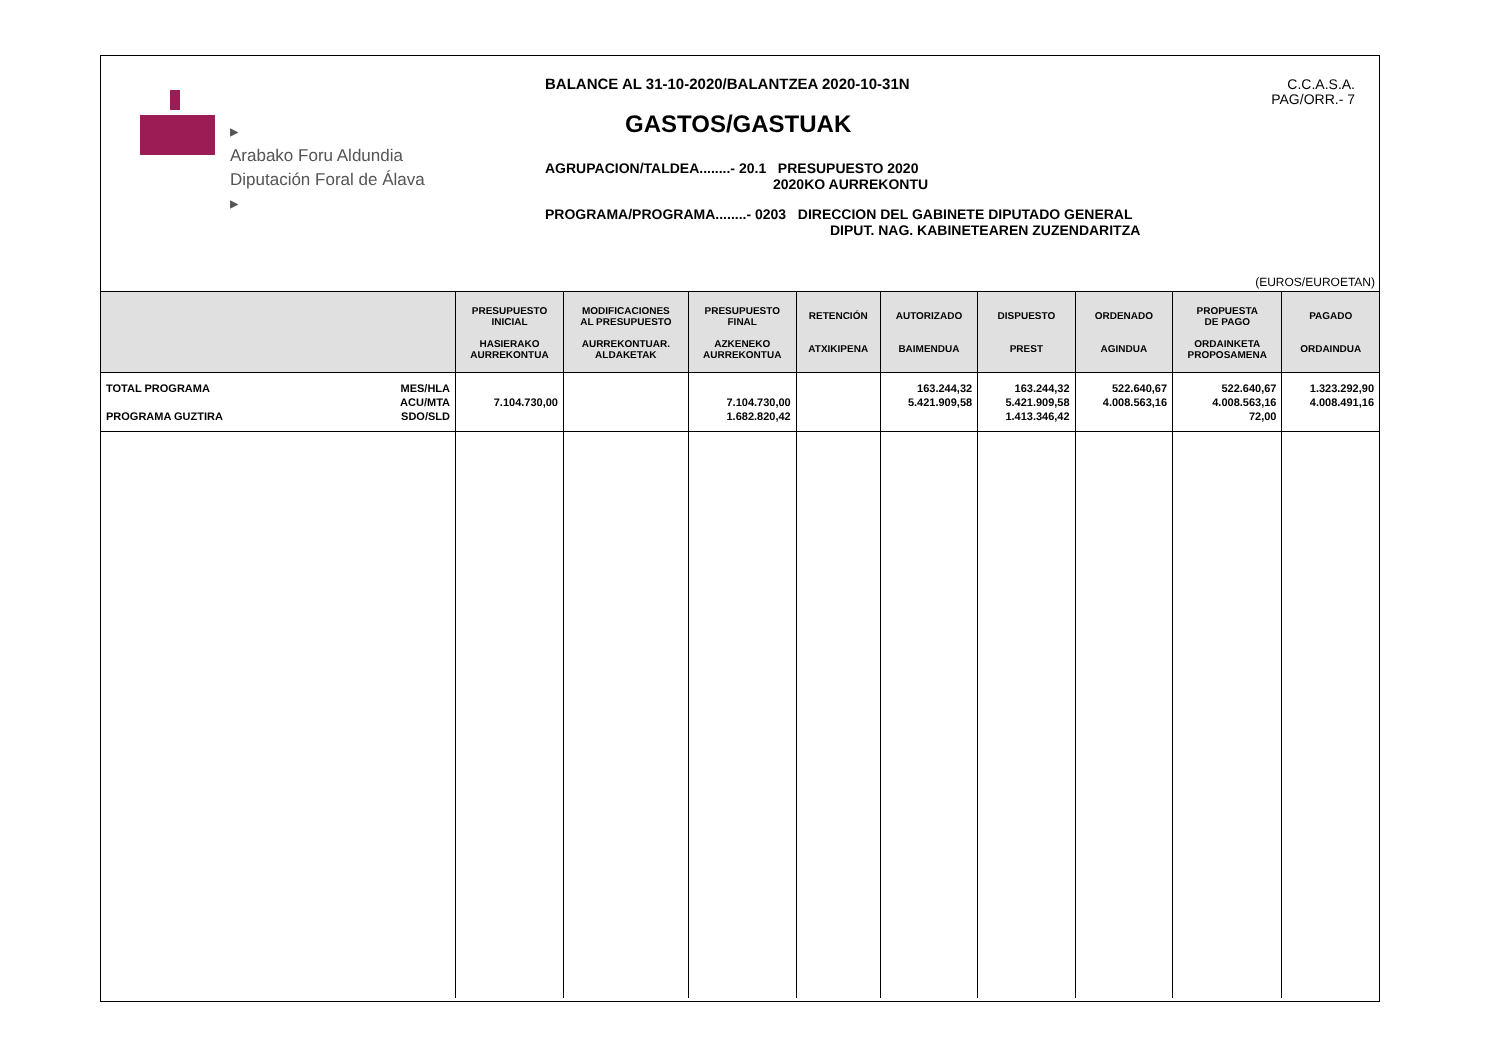▸
Arabako Foru Aldundia
Diputación Foral de Álava
▸
BALANCE AL 31-10-2020/BALANTZEA 2020-10-31N
GASTOS/GASTUAK
AGRUPACION/TALDEA........- 20.1 PRESUPUESTO 2020
2020KO AURREKONTU
PROGRAMA/PROGRAMA........- 0203 DIRECCION DEL GABINETE DIPUTADO GENERAL
DIPUT. NAG. KABINETEAREN ZUZENDARITZA
C.C.A.S.A.
PAG/ORR.- 7
(EUROS/EUROETAN)
| | PRESUPUESTO INICIAL HASIERAKO AURREKONTUA | MODIFICACIONES AL PRESUPUESTO AURREKONTUAR. ALDAKETAK | PRESUPUESTO FINAL AZKENEKO AURREKONTUA | RETENCIÓN ATXIKIPENA | AUTORIZADO BAIMENDUA | DISPUESTO PREST | ORDENADO AGINDUA | PROPUESTA DE PAGO ORDAINKETA PROPOSAMENA | PAGADO ORDAINDUA |
| --- | --- | --- | --- | --- | --- | --- | --- | --- | --- |
| TOTAL PROGRAMA PROGRAMA GUZTIRA MES/HLA ACU/MTA SDO/SLD | 7.104.730,00 | | 7.104.730,00 1.682.820,42 | | 163.244,32 5.421.909,58 | 163.244,32 5.421.909,58 1.413.346,42 | 522.640,67 4.008.563,16 | 522.640,67 4.008.563,16 72,00 | 1.323.292,90 4.008.491,16 |